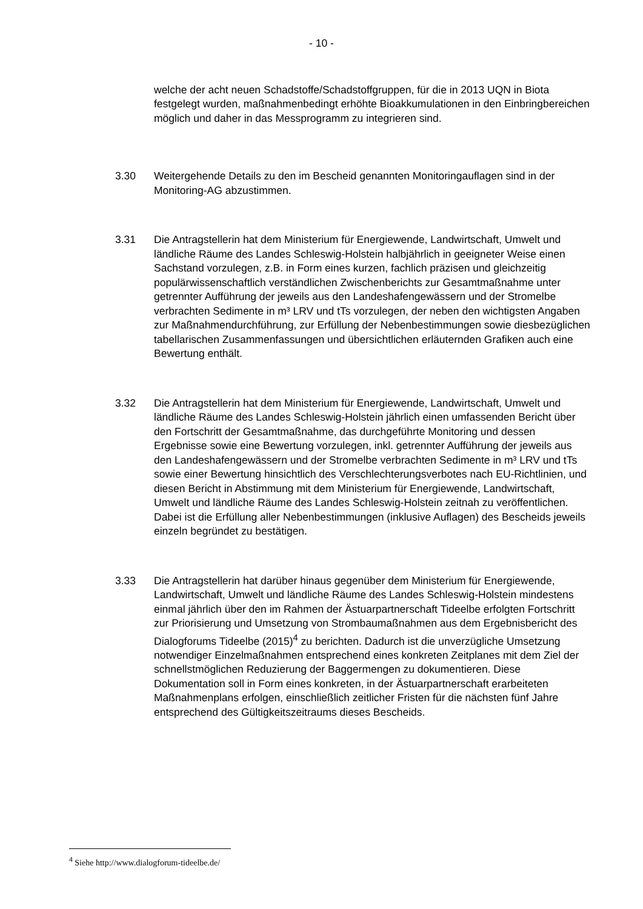- 10 -
welche der acht neuen Schadstoffe/Schadstoffgruppen, für die in 2013 UQN in Biota festgelegt wurden, maßnahmenbedingt erhöhte Bioakkumulationen in den Einbringbereichen möglich und daher in das Messprogramm zu integrieren sind.
3.30 Weitergehende Details zu den im Bescheid genannten Monitoringauflagen sind in der Monitoring-AG abzustimmen.
3.31 Die Antragstellerin hat dem Ministerium für Energiewende, Landwirtschaft, Umwelt und ländliche Räume des Landes Schleswig-Holstein halbjährlich in geeigneter Weise einen Sachstand vorzulegen, z.B. in Form eines kurzen, fachlich präzisen und gleichzeitig populärwissenschaftlich verständlichen Zwischenberichts zur Gesamtmaßnahme unter getrennter Aufführung der jeweils aus den Landeshafengewässern und der Stromelbe verbrachten Sedimente in m³ LRV und tTs vorzulegen, der neben den wichtigsten Angaben zur Maßnahmendurchführung, zur Erfüllung der Nebenbestimmungen sowie diesbezüglichen tabellarischen Zusammenfassungen und übersichtlichen erläuternden Grafiken auch eine Bewertung enthält.
3.32 Die Antragstellerin hat dem Ministerium für Energiewende, Landwirtschaft, Umwelt und ländliche Räume des Landes Schleswig-Holstein jährlich einen umfassenden Bericht über den Fortschritt der Gesamtmaßnahme, das durchgeführte Monitoring und dessen Ergebnisse sowie eine Bewertung vorzulegen, inkl. getrennter Aufführung der jeweils aus den Landeshafengewässern und der Stromelbe verbrachten Sedimente in m³ LRV und tTs sowie einer Bewertung hinsichtlich des Verschlechterungsverbotes nach EU-Richtlinien, und diesen Bericht in Abstimmung mit dem Ministerium für Energiewende, Landwirtschaft, Umwelt und ländliche Räume des Landes Schleswig-Holstein zeitnah zu veröffentlichen. Dabei ist die Erfüllung aller Nebenbestimmungen (inklusive Auflagen) des Bescheids jeweils einzeln begründet zu bestätigen.
3.33 Die Antragstellerin hat darüber hinaus gegenüber dem Ministerium für Energiewende, Landwirtschaft, Umwelt und ländliche Räume des Landes Schleswig-Holstein mindestens einmal jährlich über den im Rahmen der Ästuarpartnerschaft Tideelbe erfolgten Fortschritt zur Priorisierung und Umsetzung von Strombaumaßnahmen aus dem Ergebnisbericht des Dialogforums Tideelbe (2015)<sup>4</sup> zu berichten. Dadurch ist die unverzügliche Umsetzung notwendiger Einzelmaßnahmen entsprechend eines konkreten Zeitplanes mit dem Ziel der schnellstmöglichen Reduzierung der Baggermengen zu dokumentieren. Diese Dokumentation soll in Form eines konkreten, in der Ästuarpartnerschaft erarbeiteten Maßnahmenplans erfolgen, einschließlich zeitlicher Fristen für die nächsten fünf Jahre entsprechend des Gültigkeitszeitraums dieses Bescheids.
<sup>4</sup> Siehe http://www.dialogforum-tideelbe.de/